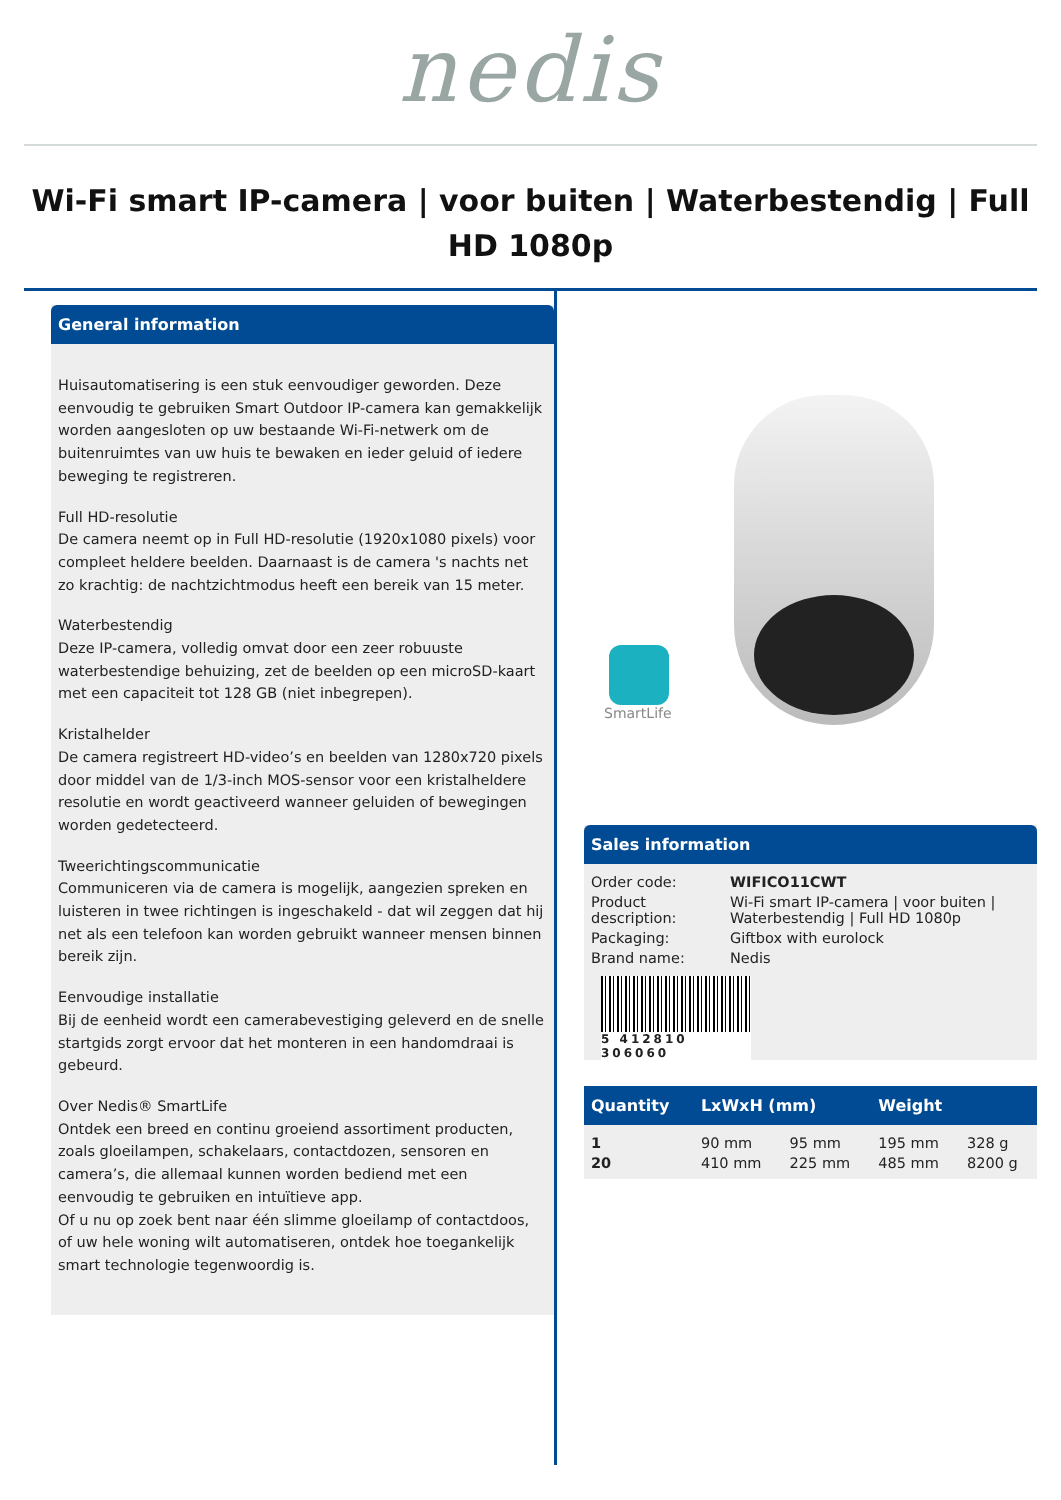nedis
Wi-Fi smart IP-camera | voor buiten | Waterbestendig | Full HD 1080p
General information
Huisautomatisering is een stuk eenvoudiger geworden. Deze eenvoudig te gebruiken Smart Outdoor IP-camera kan gemakkelijk worden aangesloten op uw bestaande Wi-Fi-netwerk om de buitenruimtes van uw huis te bewaken en ieder geluid of iedere beweging te registreren.
Full HD-resolutie
De camera neemt op in Full HD-resolutie (1920x1080 pixels) voor compleet heldere beelden. Daarnaast is de camera 's nachts net zo krachtig: de nachtzichtmodus heeft een bereik van 15 meter.
Waterbestendig
Deze IP-camera, volledig omvat door een zeer robuuste waterbestendige behuizing, zet de beelden op een microSD-kaart met een capaciteit tot 128 GB (niet inbegrepen).
Kristalhelder
De camera registreert HD-video’s en beelden van 1280x720 pixels door middel van de 1/3-inch MOS-sensor voor een kristalheldere resolutie en wordt geactiveerd wanneer geluiden of bewegingen worden gedetecteerd.
Tweerichtingscommunicatie
Communiceren via de camera is mogelijk, aangezien spreken en luisteren in twee richtingen is ingeschakeld - dat wil zeggen dat hij net als een telefoon kan worden gebruikt wanneer mensen binnen bereik zijn.
Eenvoudige installatie
Bij de eenheid wordt een camerabevestiging geleverd en de snelle startgids zorgt ervoor dat het monteren in een handomdraai is gebeurd.
Over Nedis® SmartLife
Ontdek een breed en continu groeiend assortiment producten, zoals gloeilampen, schakelaars, contactdozen, sensoren en camera’s, die allemaal kunnen worden bediend met een eenvoudig te gebruiken en intuïtieve app.
Of u nu op zoek bent naar één slimme gloeilamp of contactdoos, of uw hele woning wilt automatiseren, ontdek hoe toegankelijk smart technologie tegenwoordig is.
SmartLife
Sales information
| Order code: | WIFICO11CWT |
| Product description: | Wi-Fi smart IP-camera / voor buiten / Waterbestendig / Full HD 1080p |
| Packaging: | Giftbox with eurolock |
| Brand name: | Nedis |
5 412810 306060
| Quantity | LxWxH (mm) | | Weight | |
| --- | --- | --- | --- | --- |
| 1 | 90 mm | 95 mm | 195 mm | 328 g |
| 20 | 410 mm | 225 mm | 485 mm | 8200 g |